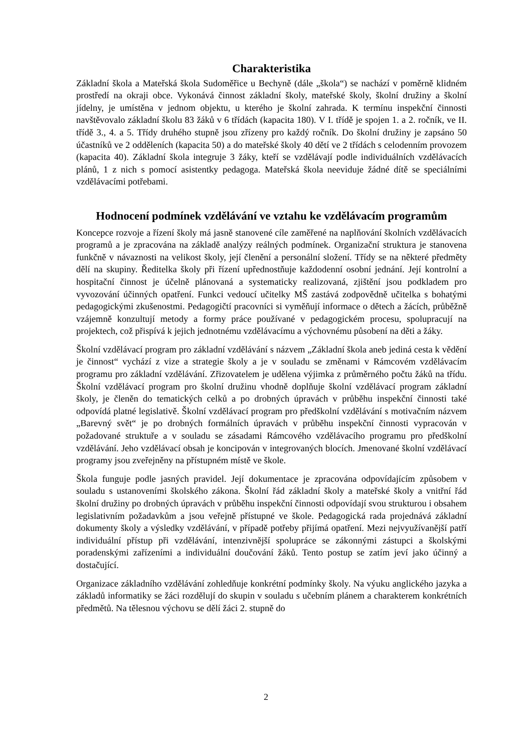Charakteristika
Základní škola a Mateřská škola Sudoměřice u Bechyně (dále „škola“) se nachází v poměrně klidném prostředí na okraji obce. Vykonává činnost základní školy, mateřské školy, školní družiny a školní jídelny, je umístěna v jednom objektu, u kterého je školní zahrada. K termínu inspekční činnosti navštěvovalo základní školu 83 žáků v 6 třídách (kapacita 180). V I. třídě je spojen 1. a 2. ročník, ve II. třídě 3., 4. a 5. Třídy druhého stupně jsou zřízeny pro každý ročník. Do školní družiny je zapsáno 50 účastníků ve 2 odděleních (kapacita 50) a do mateřské školy 40 dětí ve 2 třídách s celodenním provozem (kapacita 40). Základní škola integruje 3 žáky, kteří se vzdělávají podle individuálních vzdělávacích plánů, 1 z nich s pomocí asistentky pedagoga. Mateřská škola neeviduje žádné dítě se speciálními vzdělávacími potřebami.
Hodnocení podmínek vzdělávání ve vztahu ke vzdělávacím programům
Koncepce rozvoje a řízení školy má jasně stanovené cíle zaměřené na naplňování školních vzdělávacích programů a je zpracována na základě analýzy reálných podmínek. Organizační struktura je stanovena funkčně v návaznosti na velikost školy, její členění a personální složení. Třídy se na některé předměty dělí na skupiny. Ředitelka školy při řízení upřednostňuje každodenní osobní jednání. Její kontrolní a hospitační činnost je účelně plánovaná a systematicky realizovaná, zjištění jsou podkladem pro vyvozování účinných opatření. Funkci vedoucí učitelky MŠ zastává zodpovědně učitelka s bohatými pedagogickými zkušenostmi. Pedagogičtí pracovníci si vyměňují informace o dětech a žácích, průběžně vzájemně konzultují metody a formy práce používané v pedagogickém procesu, spolupracují na projektech, což přispívá k jejich jednotnému vzdělávacímu a výchovnému působení na děti a žáky.
Školní vzdělávací program pro základní vzdělávání s názvem „Základní škola aneb jediná cesta k vědění je činnost“ vychází z vize a strategie školy a je v souladu se změnami v Rámcovém vzdělávacím programu pro základní vzdělávání. Zřizovatelem je udělena výjimka z průměrného počtu žáků na třídu. Školní vzdělávací program pro školní družinu vhodně doplňuje školní vzdělávací program základní školy, je členěn do tematických celků a po drobných úpravách v průběhu inspekční činnosti také odpovídá platné legislativě. Školní vzdělávací program pro předškolní vzdělávání s motivačním názvem „Barevný svět“ je po drobných formálních úpravách v průběhu inspekční činnosti vypracován v požadované struktuře a v souladu se zásadami Rámcového vzdělávacího programu pro předškolní vzdělávání. Jeho vzdělávací obsah je koncipován v integrovaných blocích. Jmenované školní vzdělávací programy jsou zveřejněny na přístupném místě ve škole.
Škola funguje podle jasných pravidel. Její dokumentace je zpracována odpovídajícím způsobem v souladu s ustanoveními školského zákona. Školní řád základní školy a mateřské školy a vnitřní řád školní družiny po drobných úpravách v průběhu inspekční činnosti odpovídají svou strukturou i obsahem legislativním požadavkům a jsou veřejně přístupné ve škole. Pedagogická rada projednává základní dokumenty školy a výsledky vzdělávání, v případě potřeby přijímá opatření. Mezi nejvyužívanější patří individuální přístup při vzdělávání, intenzivnější spolupráce se zákonnými zástupci a školskými poradenskými zařízeními a individuální doučování žáků. Tento postup se zatím jeví jako účinný a dostačující.
Organizace základního vzdělávání zohledňuje konkrétní podmínky školy. Na výuku anglického jazyka a základů informatiky se žáci rozdělují do skupin v souladu s učebním plánem a charakterem konkrétních předmětů. Na tělesnou výchovu se dělí žáci 2. stupně do
2